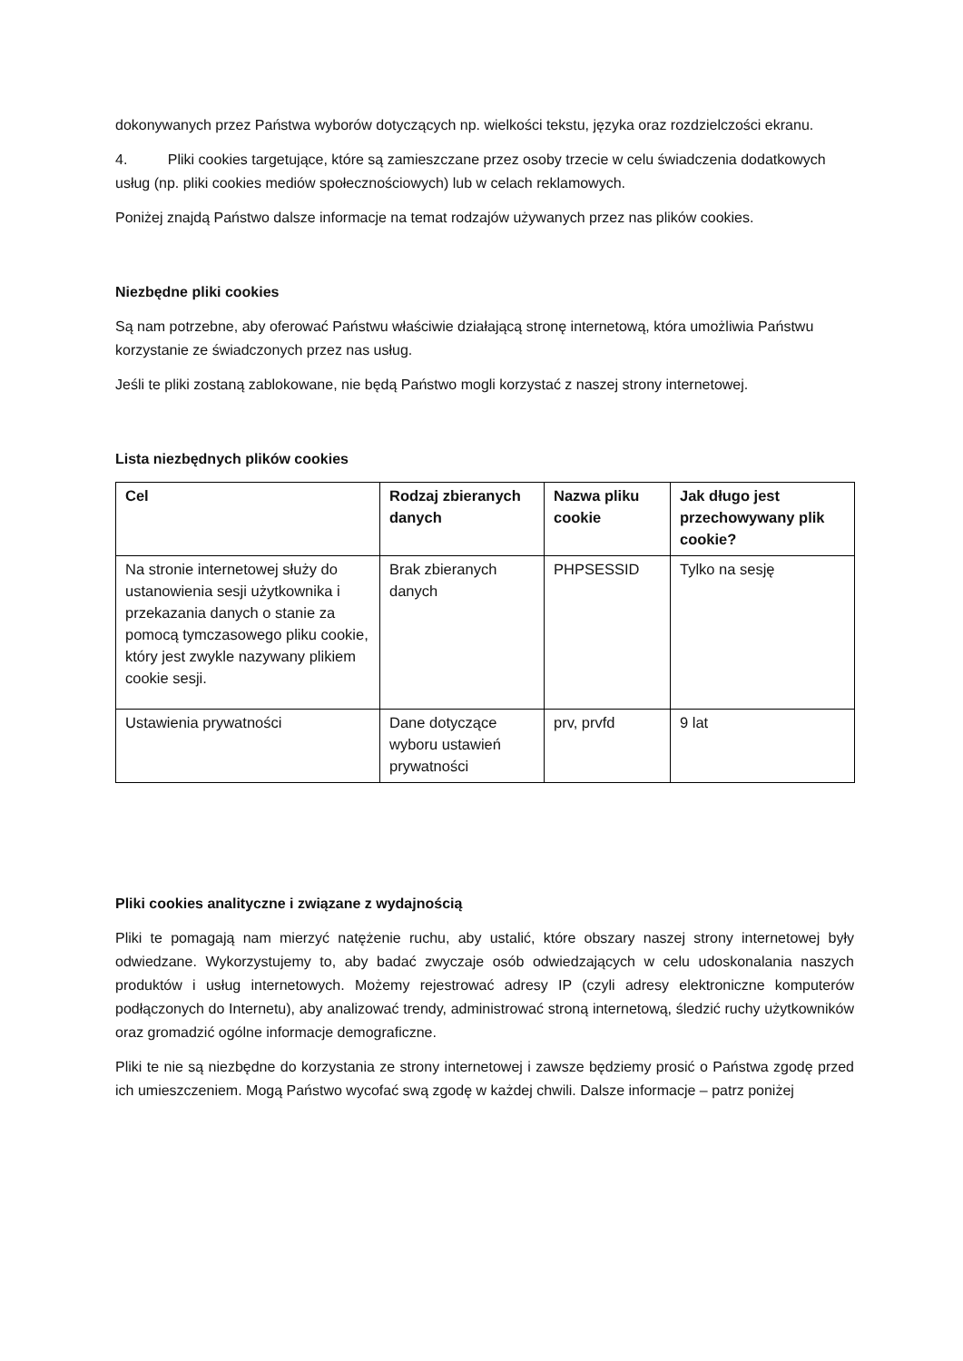dokonywanych przez Państwa wyborów dotyczących np. wielkości tekstu, języka oraz rozdzielczości ekranu.
4. Pliki cookies targetujące, które są zamieszczane przez osoby trzecie w celu świadczenia dodatkowych usług (np. pliki cookies mediów społecznościowych) lub w celach reklamowych.
Poniżej znajdą Państwo dalsze informacje na temat rodzajów używanych przez nas plików cookies.
Niezbędne pliki cookies
Są nam potrzebne, aby oferować Państwu właściwie działającą stronę internetową, która umożliwia Państwu korzystanie ze świadczonych przez nas usług.
Jeśli te pliki zostaną zablokowane, nie będą Państwo mogli korzystać z naszej strony internetowej.
Lista niezbędnych plików cookies
| Cel | Rodzaj zbieranych danych | Nazwa pliku cookie | Jak długo jest przechowywany plik cookie? |
| --- | --- | --- | --- |
| Na stronie internetowej służy do ustanowienia sesji użytkownika i przekazania danych o stanie za pomocą tymczasowego pliku cookie, który jest zwykle nazywany plikiem cookie sesji. | Brak zbieranych danych | PHPSESSID | Tylko na sesję |
| Ustawienia prywatności | Dane dotyczące wyboru ustawień prywatności | prv, prvfd | 9 lat |
Pliki cookies analityczne i związane z wydajnością
Pliki te pomagają nam mierzyć natężenie ruchu, aby ustalić, które obszary naszej strony internetowej były odwiedzane. Wykorzystujemy to, aby badać zwyczaje osób odwiedzających w celu udoskonalania naszych produktów i usług internetowych. Możemy rejestrować adresy IP (czyli adresy elektroniczne komputerów podłączonych do Internetu), aby analizować trendy, administrować stroną internetową, śledzić ruchy użytkowników oraz gromadzić ogólne informacje demograficzne.
Pliki te nie są niezbędne do korzystania ze strony internetowej i zawsze będziemy prosić o Państwa zgodę przed ich umieszczeniem. Mogą Państwo wycofać swą zgodę w każdej chwili. Dalsze informacje – patrz poniżej